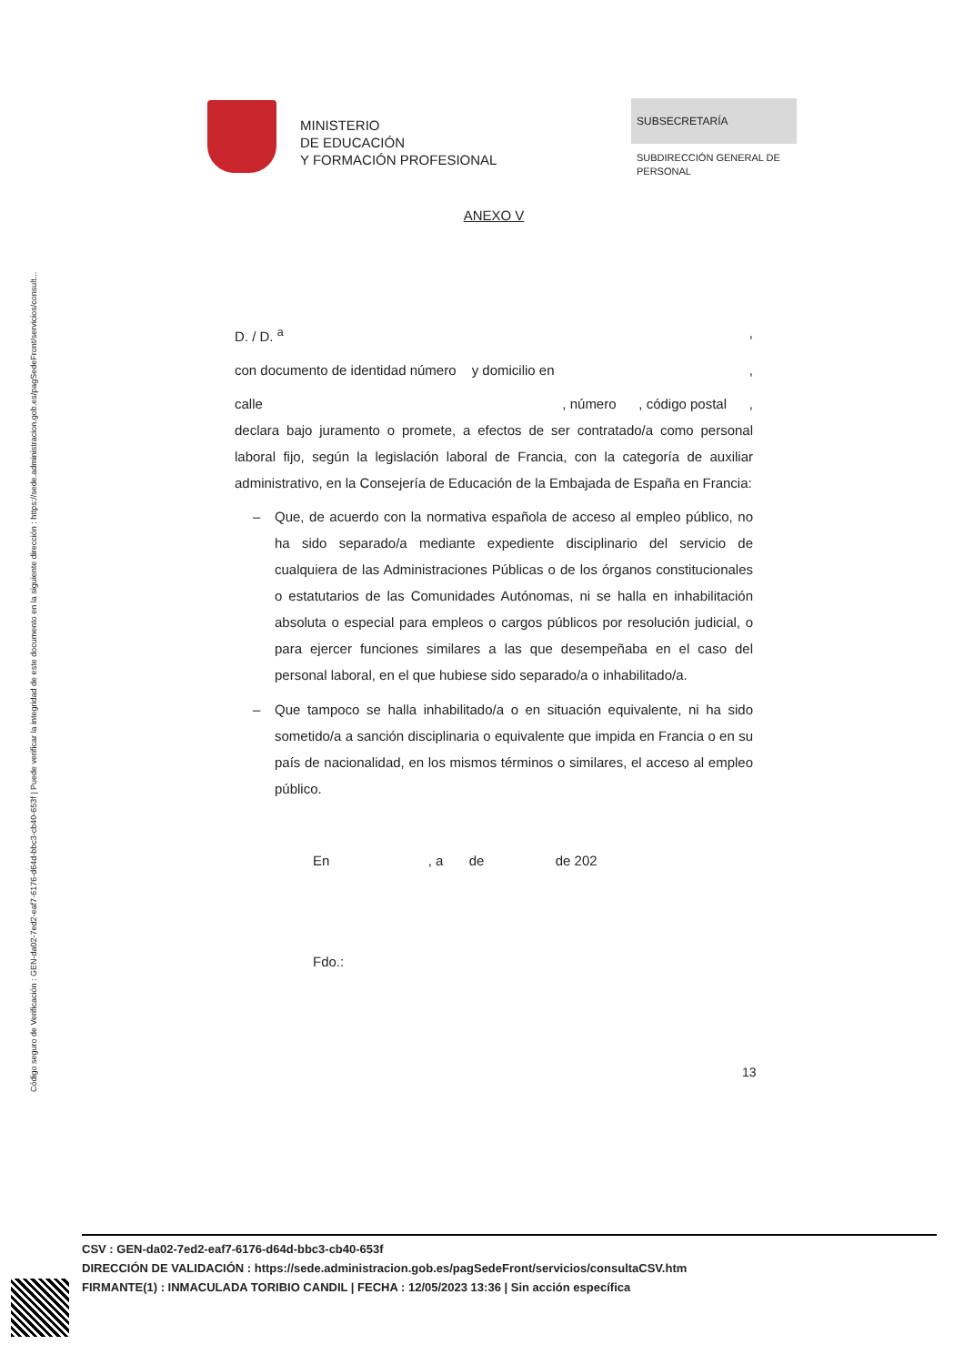Código seguro de Verificación : GEN-da02-7ed2-eaf7-6176-d64d-bbc3-cb40-653f | Puede verificar la integridad de este documento en la siguiente dirección : https://sede.administracion.gob.es/pagSedeFront/servicios/consult...
MINISTERIO
DE EDUCACIÓN
Y FORMACIÓN PROFESIONAL
SUBSECRETARÍA
SUBDIRECCIÓN GENERAL DE
PERSONAL
ANEXO V
D. / D. <sup>a</sup>,
con documento de identidad número y domicilio en ,
calle , número, código postal,
declara bajo juramento o promete, a efectos de ser contratado/a como personal laboral fijo, según la legislación laboral de Francia, con la categoría de auxiliar administrativo, en la Consejería de Educación de la Embajada de España en Francia:
– Que, de acuerdo con la normativa española de acceso al empleo público, no ha sido separado/a mediante expediente disciplinario del servicio de cualquiera de las Administraciones Públicas o de los órganos constitucionales o estatutarios de las Comunidades Autónomas, ni se halla en inhabilitación absoluta o especial para empleos o cargos públicos por resolución judicial, o para ejercer funciones similares a las que desempeñaba en el caso del personal laboral, en el que hubiese sido separado/a o inhabilitado/a.
– Que tampoco se halla inhabilitado/a o en situación equivalente, ni ha sido sometido/a a sanción disciplinaria o equivalente que impida en Francia o en su país de nacionalidad, en los mismos términos o similares, el acceso al empleo público.
En , a de de 202
Fdo.:
13
CSV : GEN-da02-7ed2-eaf7-6176-d64d-bbc3-cb40-653f
DIRECCIÓN DE VALIDACIÓN : https://sede.administracion.gob.es/pagSedeFront/servicios/consultaCSV.htm
FIRMANTE(1) : INMACULADA TORIBIO CANDIL | FECHA : 12/05/2023 13:36 | Sin acción específica